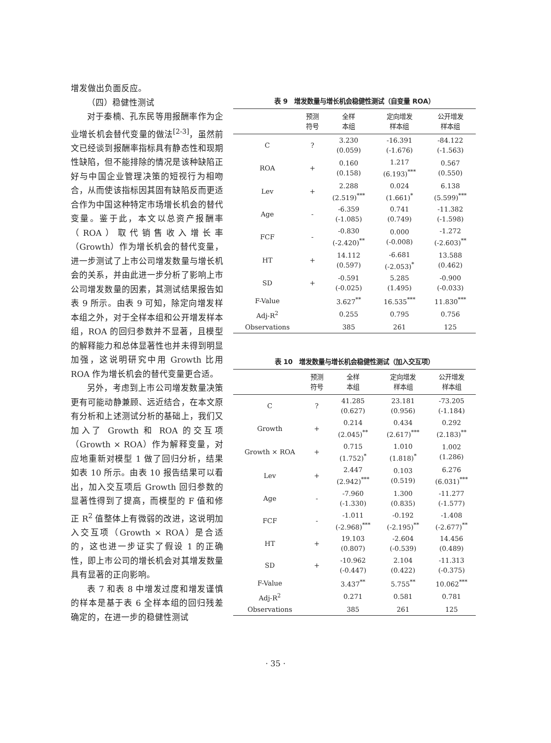增发做出负面反应。
（四）稳健性测试
对于秦楠、孔东民等用报酬率作为企业增长机会替代变量的做法<sup>[2-3]</sup>，虽然前文已经谈到报酬率指标具有静态性和现期性缺陷，但不能排除的情况是该种缺陷正好与中国企业管理决策的短视行为相吻合，从而使该指标因其固有缺陷反而更适合作为中国这种特定市场增长机会的替代变量。鉴于此，本文以总资产报酬率（ROA）取代销售收入增长率（Growth）作为增长机会的替代变量，进一步测试了上市公司增发数量与增长机会的关系，并由此进一步分析了影响上市公司增发数量的因素，其测试结果报告如表 9 所示。由表 9 可知，除定向增发样本组之外，对于全样本组和公开增发样本组，ROA 的回归参数并不显著，且模型的解释能力和总体显著性也并未得到明显加强，这说明研究中用 Growth 比用 ROA 作为增长机会的替代变量更合适。
另外，考虑到上市公司增发数量决策更有可能动静兼顾、远近结合，在本文原有分析和上述测试分析的基础上，我们又加入了 Growth 和 ROA 的交互项（Growth × ROA）作为解释变量，对应地重新对模型 1 做了回归分析，结果如表 10 所示。由表 10 报告结果可以看出，加入交互项后 Growth 回归参数的显著性得到了提高，而模型的 F 值和修正 R<sup>2</sup> 值整体上有微弱的改进，这说明加入交互项（Growth × ROA）是合适的，这也进一步证实了假设 1 的正确性，即上市公司的增长机会对其增发数量具有显著的正向影响。
表 7 和表 8 中增发过度和增发谨慎的样本是基于表 6 全样本组的回归残差确定的，在进一步的稳健性测试
表 9　增发数量与增长机会稳健性测试（自变量 ROA）
| | 预测 符号 | 全样 本组 | 定向增发 样本组 | 公开增发 样本组 |
| --- | --- | --- | --- | --- |
| C | ? | 3.230 (0.059) | -16.391 (-1.676) | -84.122 (-1.563) |
| ROA | + | 0.160 (0.158) | 1.217 (6.193)<sup>***</sup> | 0.567 (0.550) |
| Lev | + | 2.288 (2.519)<sup>***</sup> | 0.024 (1.661)<sup>*</sup> | 6.138 (5.599)<sup>***</sup> |
| Age | - | -6.359 (-1.085) | 0.741 (0.749) | -11.382 (-1.598) |
| FCF | - | -0.830 (-2.420)<sup>**</sup> | 0.000 (-0.008) | -1.272 (-2.603)<sup>**</sup> |
| HT | + | 14.112 (0.597) | -6.681 (-2.053)<sup>*</sup> | 13.588 (0.462) |
| SD | + | -0.591 (-0.025) | 5.285 (1.495) | -0.900 (-0.033) |
| F-Value | | 3.627<sup>**</sup> | 16.535<sup>***</sup> | 11.830<sup>***</sup> |
| Adj-R<sup>2</sup> | | 0.255 | 0.795 | 0.756 |
| Observations | | 385 | 261 | 125 |
表 10　增发数量与增长机会稳健性测试（加入交互项）
| | 预测 符号 | 全样 本组 | 定向增发 样本组 | 公开增发 样本组 |
| --- | --- | --- | --- | --- |
| C | ? | 41.285 (0.627) | 23.181 (0.956) | -73.205 (-1.184) |
| Growth | + | 0.214 (2.045)<sup>**</sup> | 0.434 (2.617)<sup>***</sup> | 0.292 (2.183)<sup>**</sup> |
| Growth × ROA | + | 0.715 (1.752)<sup>*</sup> | 1.010 (1.818)<sup>*</sup> | 1.002 (1.286) |
| Lev | + | 2.447 (2.942)<sup>***</sup> | 0.103 (0.519) | 6.276 (6.031)<sup>***</sup> |
| Age | - | -7.960 (-1.330) | 1.300 (0.835) | -11.277 (-1.577) |
| FCF | - | -1.011 (-2.968)<sup>***</sup> | -0.192 (-2.195)<sup>**</sup> | -1.408 (-2.677)<sup>**</sup> |
| HT | + | 19.103 (0.807) | -2.604 (-0.539) | 14.456 (0.489) |
| SD | + | -10.962 (-0.447) | 2.104 (0.422) | -11.313 (-0.375) |
| F-Value | | 3.437<sup>**</sup> | 5.755<sup>**</sup> | 10.062<sup>***</sup> |
| Adj-R<sup>2</sup> | | 0.271 | 0.581 | 0.781 |
| Observations | | 385 | 261 | 125 |
· 35 ·